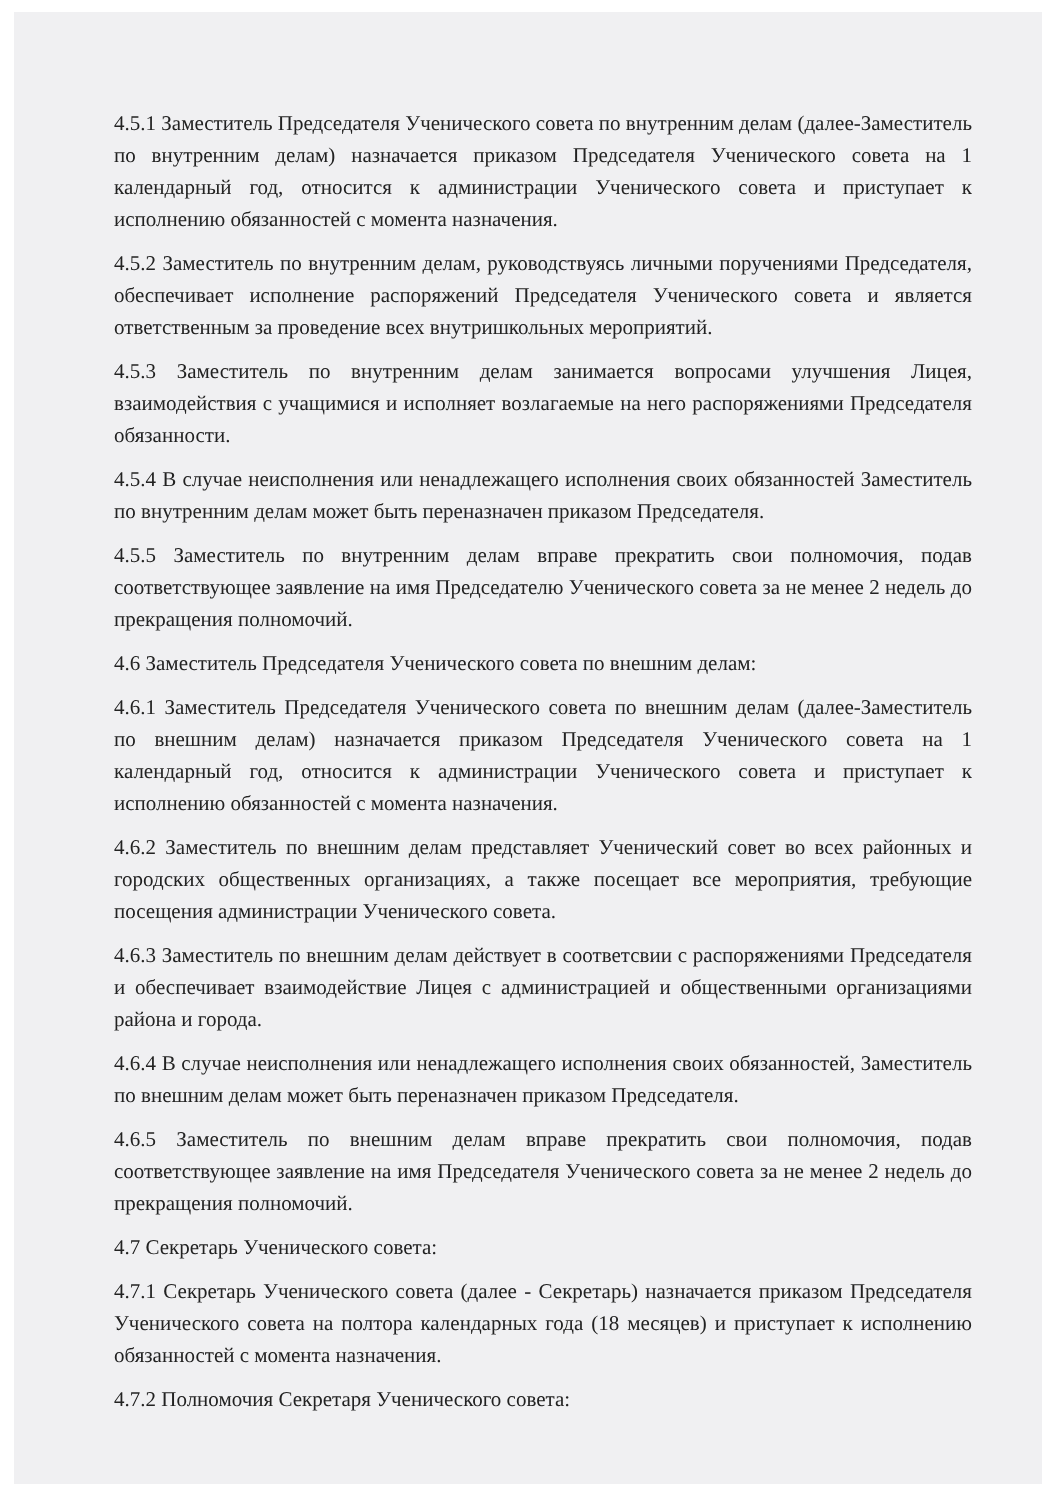4.5.1 Заместитель Председателя Ученического совета по внутренним делам (далее-Заместитель по внутренним делам) назначается приказом Председателя Ученического совета на 1 календарный год, относится к администрации Ученического совета и приступает к исполнению обязанностей с момента назначения.
4.5.2 Заместитель по внутренним делам, руководствуясь личными поручениями Председателя, обеспечивает исполнение распоряжений Председателя Ученического совета и является ответственным за проведение всех внутришкольных мероприятий.
4.5.3 Заместитель по внутренним делам занимается вопросами улучшения Лицея, взаимодействия с учащимися и исполняет возлагаемые на него распоряжениями Председателя обязанности.
4.5.4 В случае неисполнения или ненадлежащего исполнения своих обязанностей Заместитель по внутренним делам может быть переназначен приказом Председателя.
4.5.5 Заместитель по внутренним делам вправе прекратить свои полномочия, подав соответствующее заявление на имя Председателю Ученического совета за не менее 2 недель до прекращения полномочий.
4.6 Заместитель Председателя Ученического совета по внешним делам:
4.6.1 Заместитель Председателя Ученического совета по внешним делам (далее-Заместитель по внешним делам) назначается приказом Председателя Ученического совета на 1 календарный год, относится к администрации Ученического совета и приступает к исполнению обязанностей с момента назначения.
4.6.2 Заместитель по внешним делам представляет Ученический совет во всех районных и городских общественных организациях, а также посещает все мероприятия, требующие посещения администрации Ученического совета.
4.6.3 Заместитель по внешним делам действует в соответсвии с распоряжениями Председателя и обеспечивает взаимодействие Лицея с администрацией и общественными организациями района и города.
4.6.4 В случае неисполнения или ненадлежащего исполнения своих обязанностей, Заместитель по внешним делам может быть переназначен приказом Председателя.
4.6.5 Заместитель по внешним делам вправе прекратить свои полномочия, подав соответствующее заявление на имя Председателя Ученического совета за не менее 2 недель до прекращения полномочий.
4.7 Секретарь Ученического совета:
4.7.1 Секретарь Ученического совета (далее - Секретарь) назначается приказом Председателя Ученического совета на полтора календарных года (18 месяцев) и приступает к исполнению обязанностей с момента назначения.
4.7.2 Полномочия Секретаря Ученического совета: